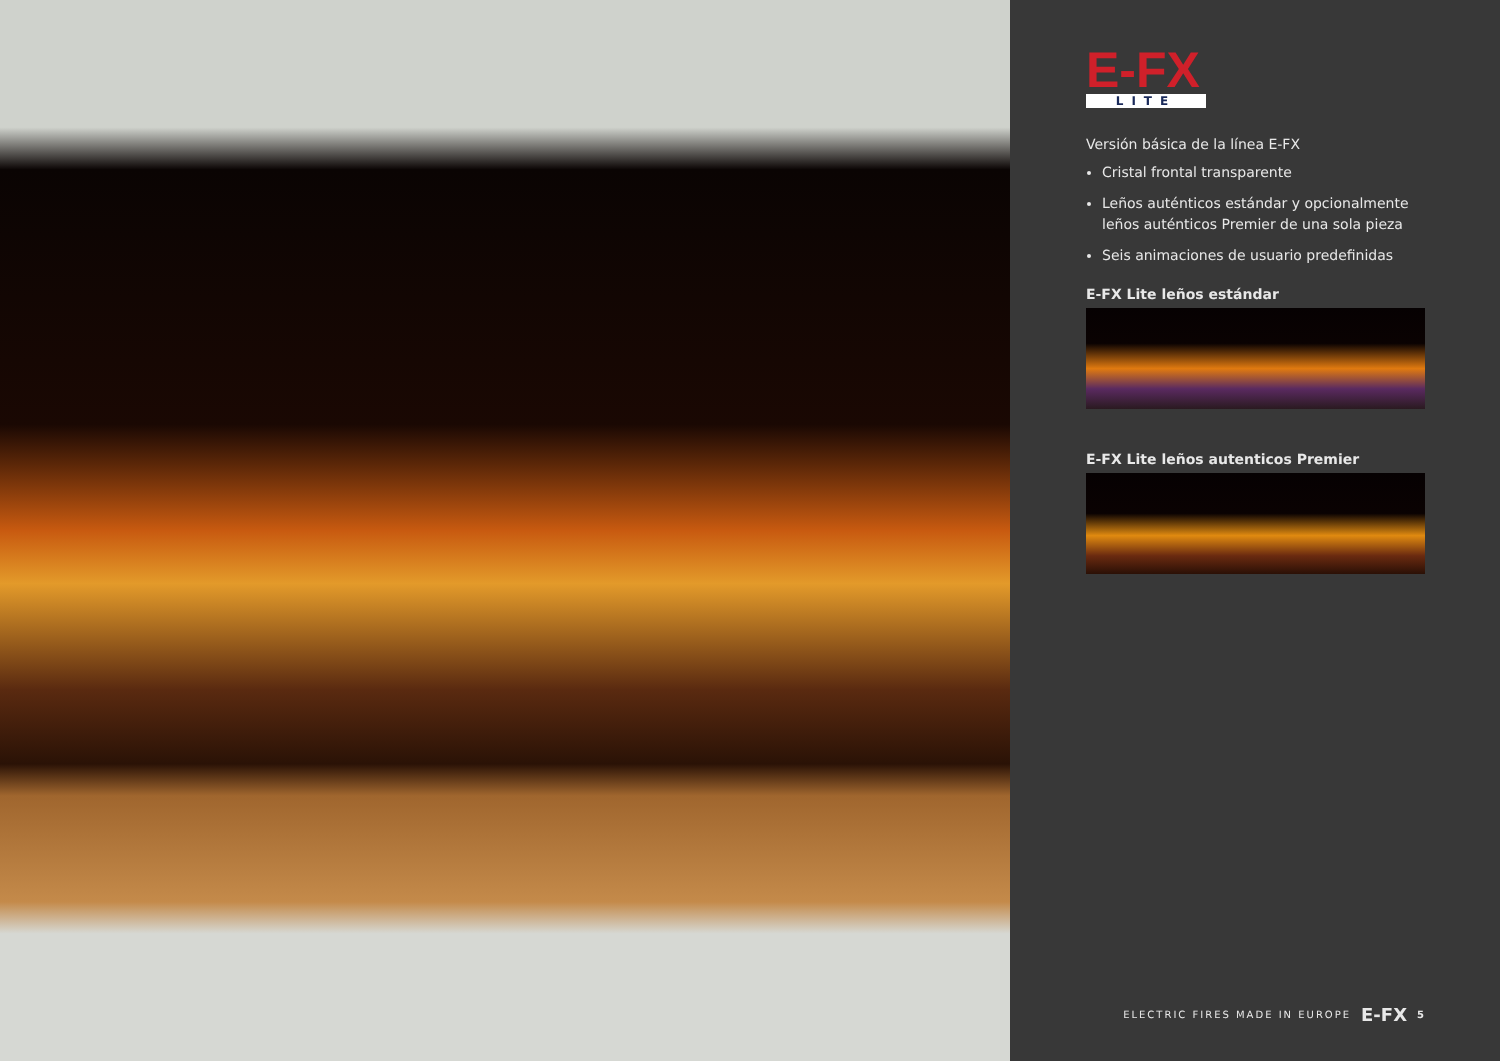E-FX
LITE
Versión básica de la línea E-FX
Cristal frontal transparente
Leños auténticos estándar y opcionalmente leños auténticos Premier de una sola pieza
Seis animaciones de usuario predefinidas
E-FX Lite leños estándar
E-FX Lite leños autenticos Premier
ELECTRIC FIRES MADE IN EUROPE E-FX 5